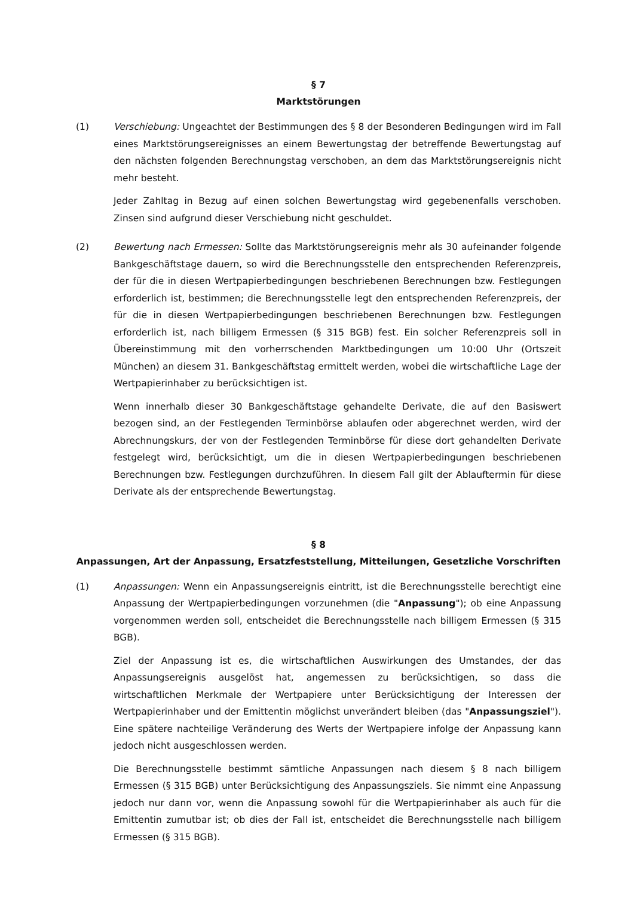§ 7
Marktstörungen
(1) Verschiebung: Ungeachtet der Bestimmungen des § 8 der Besonderen Bedingungen wird im Fall eines Marktstörungsereignisses an einem Bewertungstag der betreffende Bewertungstag auf den nächsten folgenden Berechnungstag verschoben, an dem das Marktstörungsereignis nicht mehr besteht.
Jeder Zahltag in Bezug auf einen solchen Bewertungstag wird gegebenenfalls verschoben. Zinsen sind aufgrund dieser Verschiebung nicht geschuldet.
(2) Bewertung nach Ermessen: Sollte das Marktstörungsereignis mehr als 30 aufeinander folgende Bankgeschäftstage dauern, so wird die Berechnungsstelle den entsprechenden Referenzpreis, der für die in diesen Wertpapierbedingungen beschriebenen Berechnungen bzw. Festlegungen erforderlich ist, bestimmen; die Berechnungsstelle legt den entsprechenden Referenzpreis, der für die in diesen Wertpapierbedingungen beschriebenen Berechnungen bzw. Festlegungen erforderlich ist, nach billigem Ermessen (§ 315 BGB) fest. Ein solcher Referenzpreis soll in Übereinstimmung mit den vorherrschenden Marktbedingungen um 10:00 Uhr (Ortszeit München) an diesem 31. Bankgeschäftstag ermittelt werden, wobei die wirtschaftliche Lage der Wertpapierinhaber zu berücksichtigen ist.
Wenn innerhalb dieser 30 Bankgeschäftstage gehandelte Derivate, die auf den Basiswert bezogen sind, an der Festlegenden Terminbörse ablaufen oder abgerechnet werden, wird der Abrechnungskurs, der von der Festlegenden Terminbörse für diese dort gehandelten Derivate festgelegt wird, berücksichtigt, um die in diesen Wertpapierbedingungen beschriebenen Berechnungen bzw. Festlegungen durchzuführen. In diesem Fall gilt der Ablauftermin für diese Derivate als der entsprechende Bewertungstag.
§ 8
Anpassungen, Art der Anpassung, Ersatzfeststellung, Mitteilungen, Gesetzliche Vorschriften
(1) Anpassungen: Wenn ein Anpassungsereignis eintritt, ist die Berechnungsstelle berechtigt eine Anpassung der Wertpapierbedingungen vorzunehmen (die "Anpassung"); ob eine Anpassung vorgenommen werden soll, entscheidet die Berechnungsstelle nach billigem Ermessen (§ 315 BGB).
Ziel der Anpassung ist es, die wirtschaftlichen Auswirkungen des Umstandes, der das Anpassungsereignis ausgelöst hat, angemessen zu berücksichtigen, so dass die wirtschaftlichen Merkmale der Wertpapiere unter Berücksichtigung der Interessen der Wertpapierinhaber und der Emittentin möglichst unverändert bleiben (das "Anpassungsziel"). Eine spätere nachteilige Veränderung des Werts der Wertpapiere infolge der Anpassung kann jedoch nicht ausgeschlossen werden.
Die Berechnungsstelle bestimmt sämtliche Anpassungen nach diesem § 8 nach billigem Ermessen (§ 315 BGB) unter Berücksichtigung des Anpassungsziels. Sie nimmt eine Anpassung jedoch nur dann vor, wenn die Anpassung sowohl für die Wertpapierinhaber als auch für die Emittentin zumutbar ist; ob dies der Fall ist, entscheidet die Berechnungsstelle nach billigem Ermessen (§ 315 BGB).